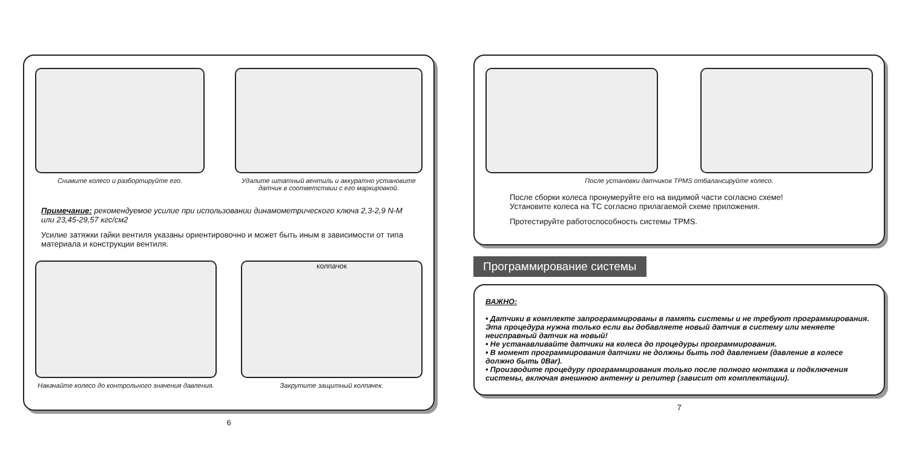Снимите колесо и разбортируйте его.
Удалите штатный вентиль и аккуратно установите датчик в соответствии с его маркировкой.
Примечание: рекомендуемое усилие при использовании динамометрического ключа 2,3-2,9 N-M или 23,45-29,57 кгс/см2
Усилие затяжки гайки вентиля указаны ориентировочно и может быть иным в зависимости от типа материала и конструкции вентиля.
Накачайте колесо до контрольного значения давления.
колпачок
Закрутите защитный колпачек.
6
После установки датчиков TPMS отбалансируйте колесо.
После сборки колеса пронумеруйте его на видимой части согласно схеме!
Установите колеса на ТС согласно прилагаемой схеме приложения.
Протестируйте работоспособность системы TPMS.
Программирование системы
ВАЖНО:
• Датчики в комплекте запрограммированы в память системы и не требуют программирования. Эта процедура нужна только если вы добавляете новый датчик в систему или меняете неисправный датчик на новый!
• Не устанавливайте датчики на колеса до процедуры программирования.
• В момент программирования датчики не должны быть под давлением (давление в колесе должно быть 0Bar).
• Производите процедуру программирования только после полного монтажа и подключения системы, включая внешнюю антенну и репитер (зависит от комплектации).
7